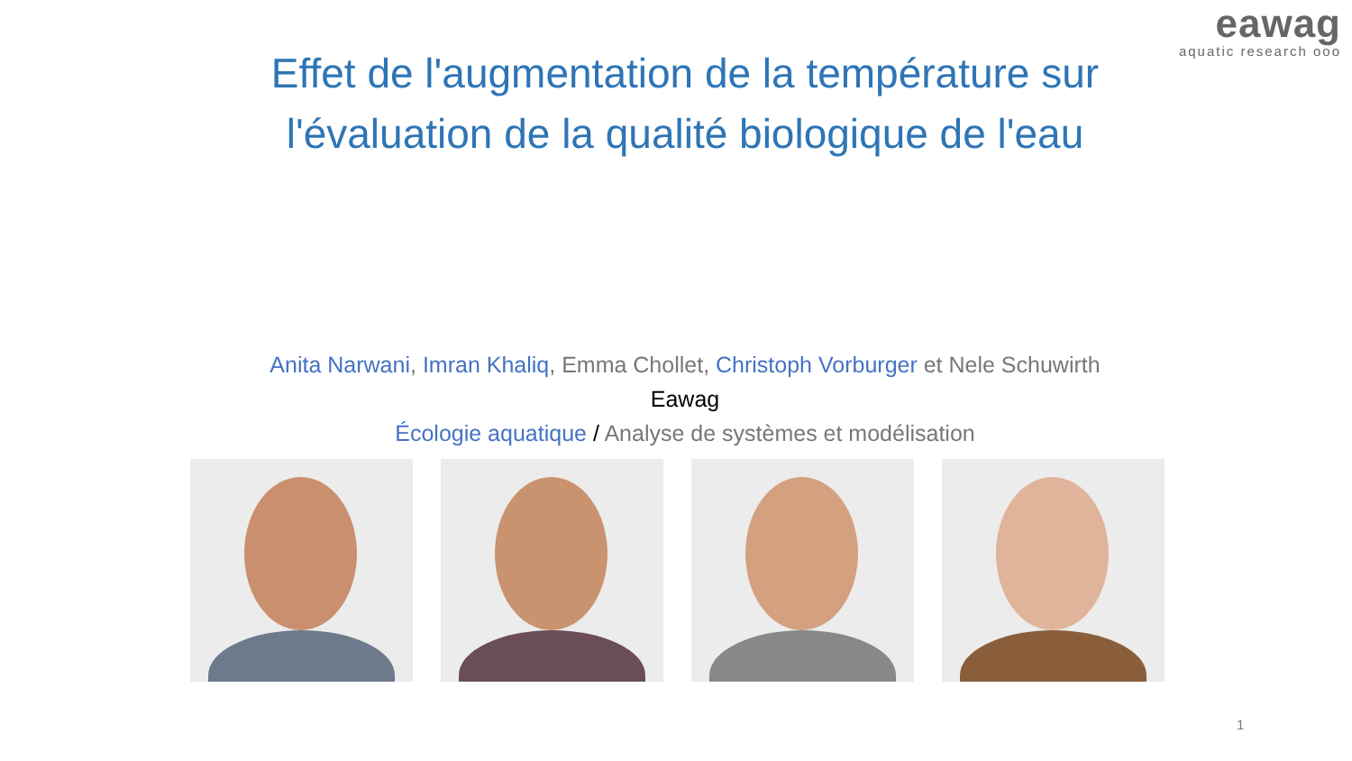eawag
aquatic research ooo
Effet de l'augmentation de la température sur
l'évaluation de la qualité biologique de l'eau
Anita Narwani, Imran Khaliq, Emma Chollet, Christoph Vorburger et Nele Schuwirth
Eawag
Écologie aquatique / Analyse de systèmes et modélisation
1